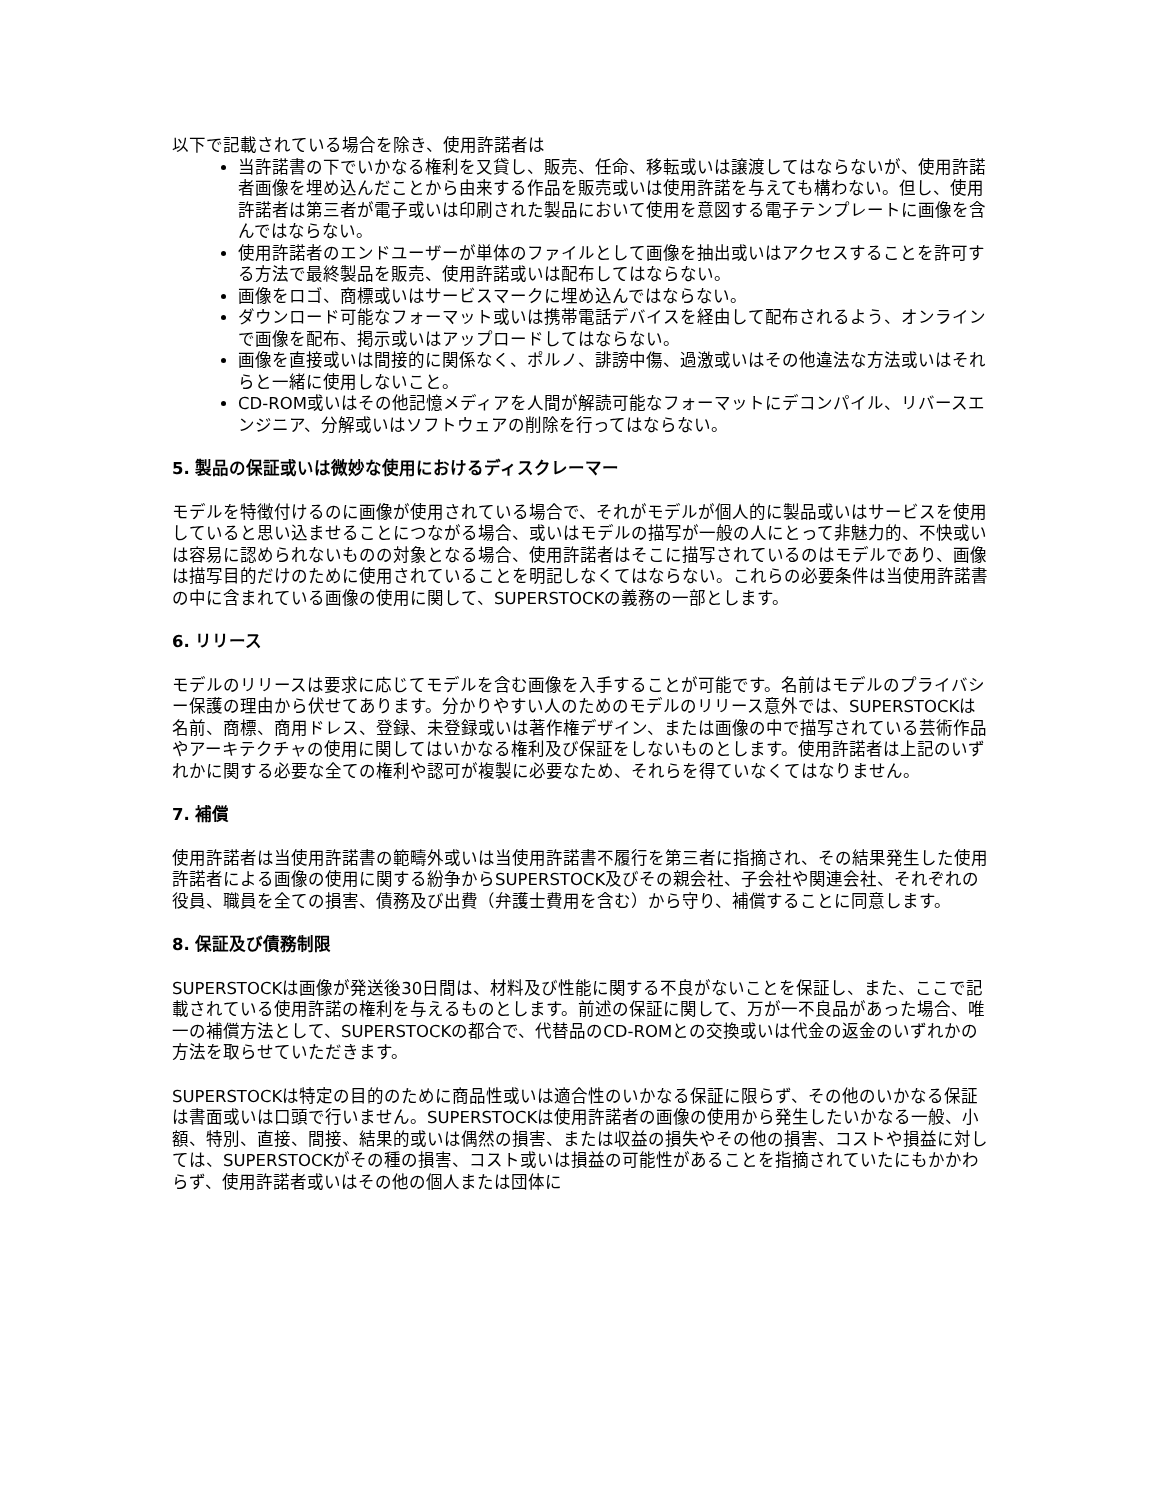以下で記載されている場合を除き、使用許諾者は
当許諾書の下でいかなる権利を又貸し、販売、任命、移転或いは譲渡してはならないが、使用許諾者画像を埋め込んだことから由来する作品を販売或いは使用許諾を与えても構わない。但し、使用許諾者は第三者が電子或いは印刷された製品において使用を意図する電子テンプレートに画像を含んではならない。
使用許諾者のエンドユーザーが単体のファイルとして画像を抽出或いはアクセスすることを許可する方法で最終製品を販売、使用許諾或いは配布してはならない。
画像をロゴ、商標或いはサービスマークに埋め込んではならない。
ダウンロード可能なフォーマット或いは携帯電話デバイスを経由して配布されるよう、オンラインで画像を配布、掲示或いはアップロードしてはならない。
画像を直接或いは間接的に関係なく、ポルノ、誹謗中傷、過激或いはその他違法な方法或いはそれらと一緒に使用しないこと。
CD-ROM或いはその他記憶メディアを人間が解読可能なフォーマットにデコンパイル、リバースエンジニア、分解或いはソフトウェアの削除を行ってはならない。
5. 製品の保証或いは微妙な使用におけるディスクレーマー
モデルを特徴付けるのに画像が使用されている場合で、それがモデルが個人的に製品或いはサービスを使用していると思い込ませることにつながる場合、或いはモデルの描写が一般の人にとって非魅力的、不快或いは容易に認められないものの対象となる場合、使用許諾者はそこに描写されているのはモデルであり、画像は描写目的だけのために使用されていることを明記しなくてはならない。これらの必要条件は当使用許諾書の中に含まれている画像の使用に関して、SUPERSTOCKの義務の一部とします。
6. リリース
モデルのリリースは要求に応じてモデルを含む画像を入手することが可能です。名前はモデルのプライバシー保護の理由から伏せてあります。分かりやすい人のためのモデルのリリース意外では、SUPERSTOCKは名前、商標、商用ドレス、登録、未登録或いは著作権デザイン、または画像の中で描写されている芸術作品やアーキテクチャの使用に関してはいかなる権利及び保証をしないものとします。使用許諾者は上記のいずれかに関する必要な全ての権利や認可が複製に必要なため、それらを得ていなくてはなりません。
7. 補償
使用許諾者は当使用許諾書の範疇外或いは当使用許諾書不履行を第三者に指摘され、その結果発生した使用許諾者による画像の使用に関する紛争からSUPERSTOCK及びその親会社、子会社や関連会社、それぞれの役員、職員を全ての損害、債務及び出費（弁護士費用を含む）から守り、補償することに同意します。
8. 保証及び債務制限
SUPERSTOCKは画像が発送後30日間は、材料及び性能に関する不良がないことを保証し、また、ここで記載されている使用許諾の権利を与えるものとします。前述の保証に関して、万が一不良品があった場合、唯一の補償方法として、SUPERSTOCKの都合で、代替品のCD-ROMとの交換或いは代金の返金のいずれかの方法を取らせていただきます。
SUPERSTOCKは特定の目的のために商品性或いは適合性のいかなる保証に限らず、その他のいかなる保証は書面或いは口頭で行いません。SUPERSTOCKは使用許諾者の画像の使用から発生したいかなる一般、小額、特別、直接、間接、結果的或いは偶然の損害、または収益の損失やその他の損害、コストや損益に対しては、SUPERSTOCKがその種の損害、コスト或いは損益の可能性があることを指摘されていたにもかかわらず、使用許諾者或いはその他の個人または団体に